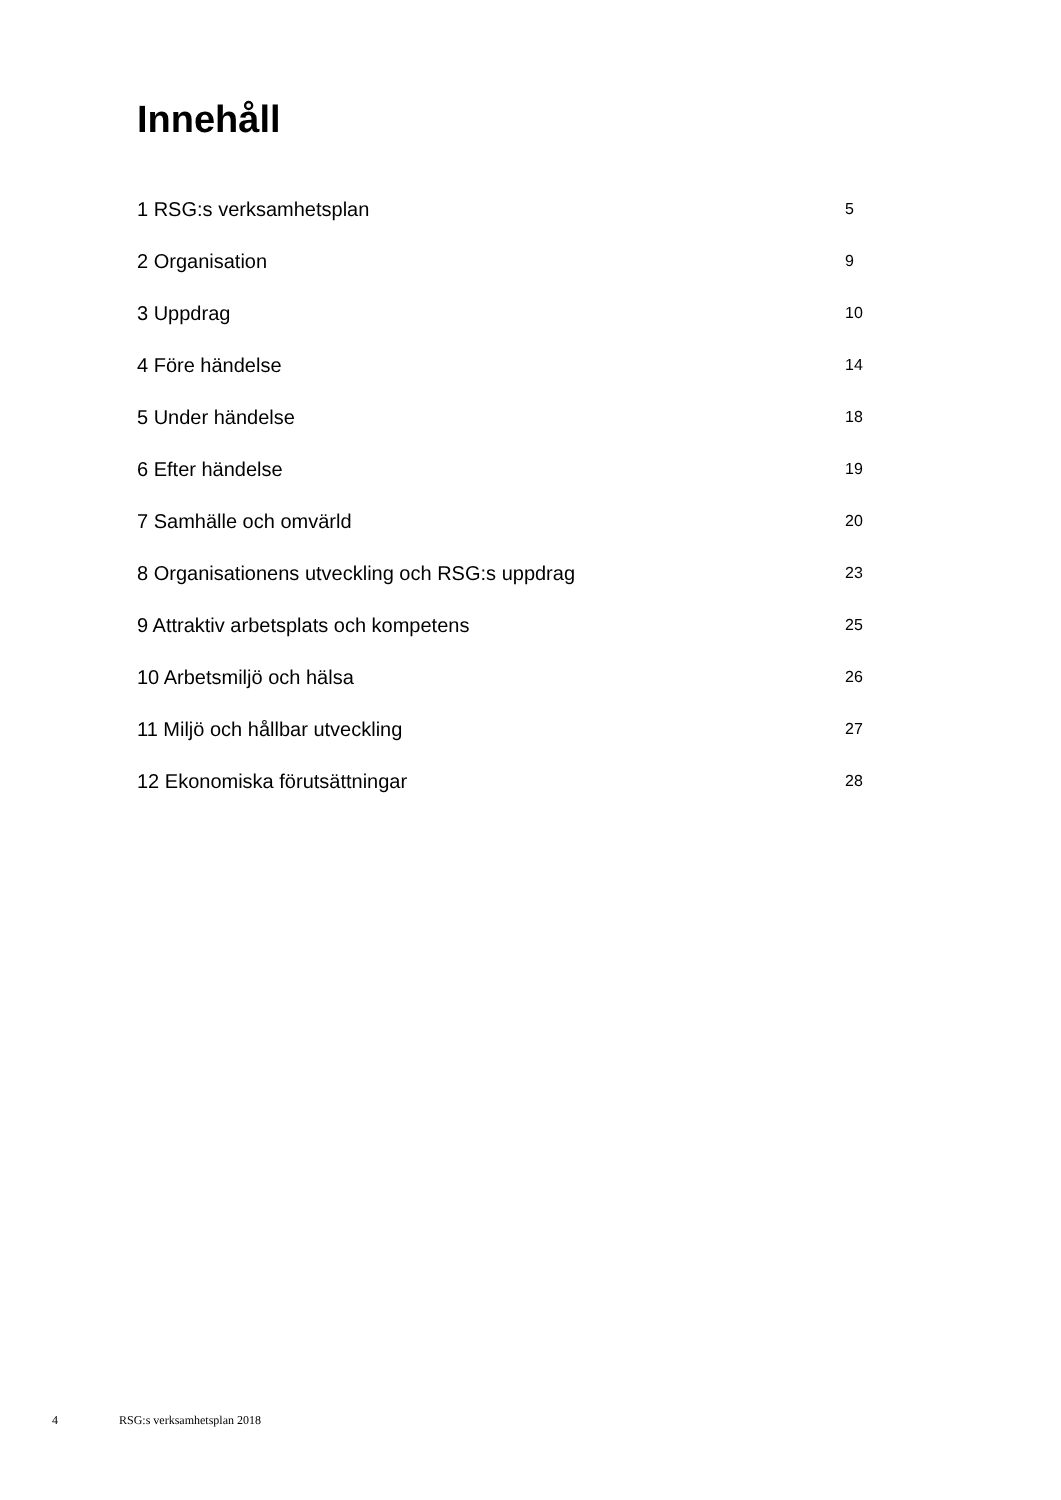Innehåll
| 1 RSG:s verksamhetsplan | 5 |
| 2 Organisation | 9 |
| 3 Uppdrag | 10 |
| 4 Före händelse | 14 |
| 5 Under händelse | 18 |
| 6 Efter händelse | 19 |
| 7 Samhälle och omvärld | 20 |
| 8 Organisationens utveckling och RSG:s uppdrag | 23 |
| 9 Attraktiv arbetsplats och kompetens | 25 |
| 10 Arbetsmiljö och hälsa | 26 |
| 11 Miljö och hållbar utveckling | 27 |
| 12 Ekonomiska förutsättningar | 28 |
4 RSG:s verksamhetsplan 2018